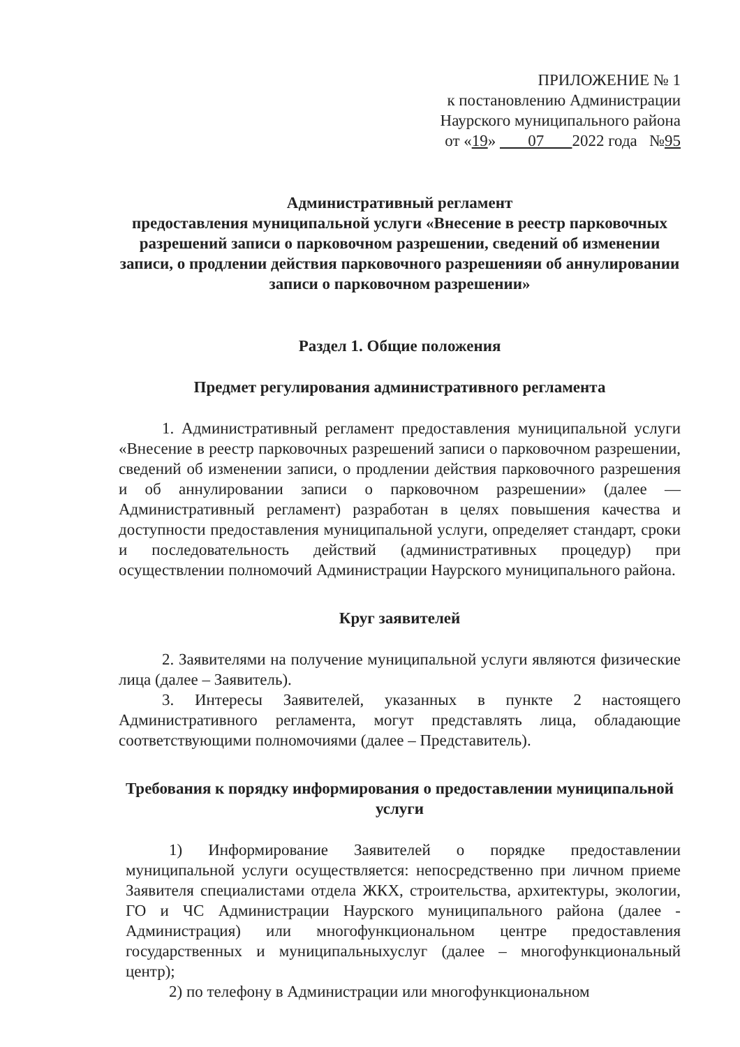ПРИЛОЖЕНИЕ № 1
к постановлению Администрации
Наурского муниципального района
от «19» 07 2022 года №95
Административный регламент
предоставления муниципальной услуги «Внесение в реестр парковочных разрешений записи о парковочном разрешении, сведений об изменении записи, о продлении действия парковочного разрешенияи об аннулировании записи о парковочном разрешении»
Раздел 1. Общие положения
Предмет регулирования административного регламента
1. Административный регламент предоставления муниципальной услуги «Внесение в реестр парковочных разрешений записи о парковочном разрешении, сведений об изменении записи, о продлении действия парковочного разрешения и об аннулировании записи о парковочном разрешении» (далее — Административный регламент) разработан в целях повышения качества и доступности предоставления муниципальной услуги, определяет стандарт, сроки и последовательность действий (административных процедур) при осуществлении полномочий Администрации Наурского муниципального района.
Круг заявителей
2. Заявителями на получение муниципальной услуги являются физические лица (далее – Заявитель).
3. Интересы Заявителей, указанных в пункте 2 настоящего Административного регламента, могут представлять лица, обладающие соответствующими полномочиями (далее – Представитель).
Требования к порядку информирования о предоставлении муниципальной услуги
1) Информирование Заявителей о порядке предоставлении муниципальной услуги осуществляется: непосредственно при личном приеме Заявителя специалистами отдела ЖКХ, строительства, архитектуры, экологии, ГО и ЧС Администрации Наурского муниципального района (далее - Администрация) или многофункциональном центре предоставления государственных и муниципальныхуслуг (далее – многофункциональный центр);
2) по телефону в Администрации или многофункциональном